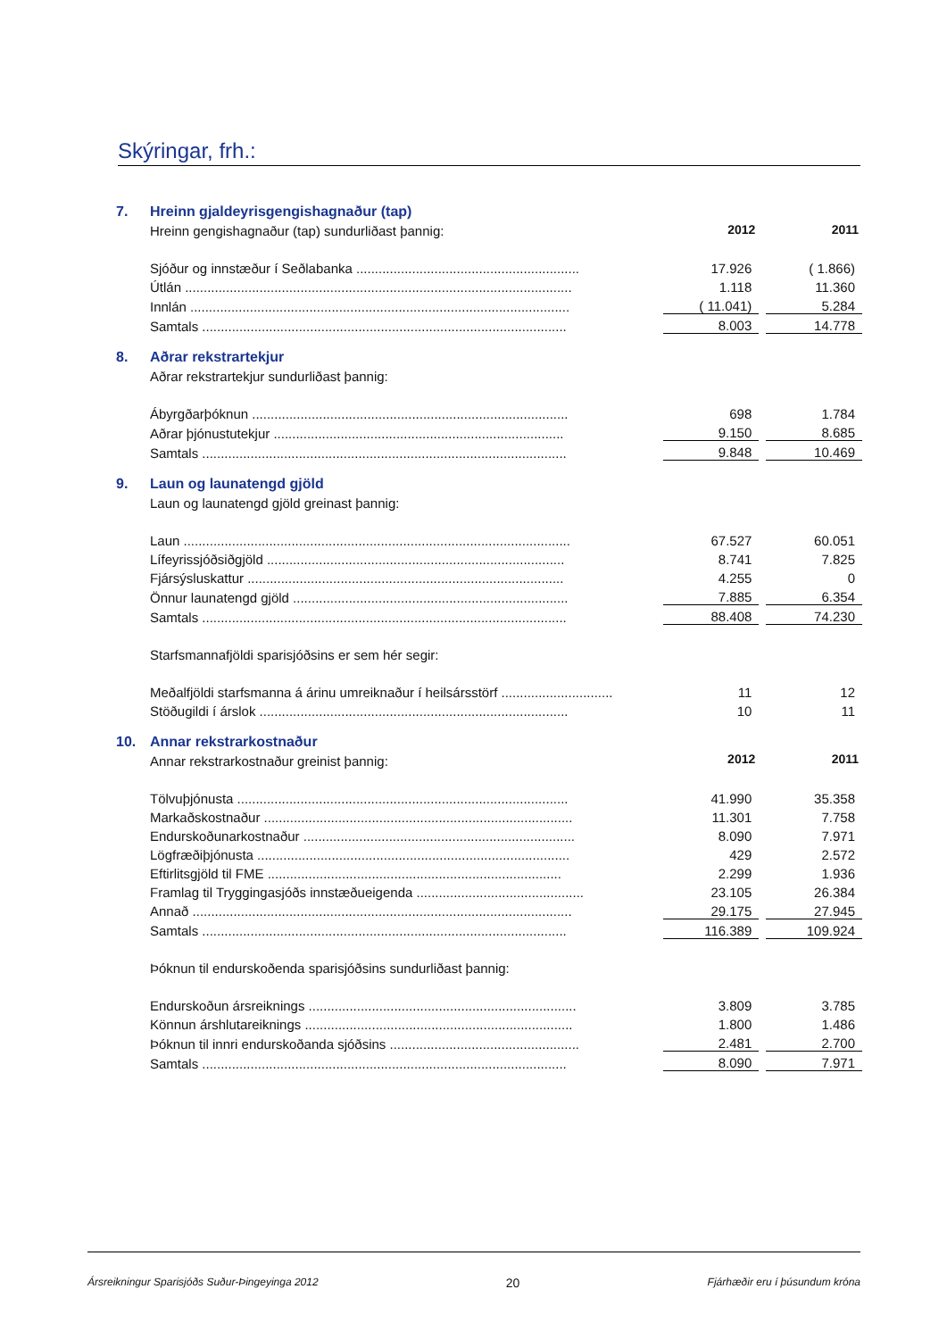Skýringar, frh.:
7. Hreinn gjaldeyrisgengishagnaður (tap)
| Hreinn gengishagnaður (tap) sundurliðast þannig: | 2012 | | 2011 |
| Sjóður og innstæður í Seðlabanka ............................................................ | 17.926 | | ( 1.866) |
| Útlán ........................................................................................................ | 1.118 | | 11.360 |
| Innlán ...................................................................................................... | ( 11.041) | | 5.284 |
| Samtals .................................................................................................. | 8.003 | | 14.778 |
8. Aðrar rekstrartekjur
| Aðrar rekstrartekjur sundurliðast þannig: | | | |
| Ábyrgðarþóknun ..................................................................................... | 698 | | 1.784 |
| Aðrar þjónustutekjur .............................................................................. | 9.150 | | 8.685 |
| Samtals .................................................................................................. | 9.848 | | 10.469 |
9. Laun og launatengd gjöld
| Laun og launatengd gjöld greinast þannig: | | | |
| Laun ........................................................................................................ | 67.527 | | 60.051 |
| Lífeyrissjóðsiðgjöld ................................................................................ | 8.741 | | 7.825 |
| Fjársýsluskattur ..................................................................................... | 4.255 | | 0 |
| Önnur launatengd gjöld .......................................................................... | 7.885 | | 6.354 |
| Samtals .................................................................................................. | 88.408 | | 74.230 |
| Starfsmannafjöldi sparisjóðsins er sem hér segir: | | | |
| Meðalfjöldi starfsmanna á árinu umreiknaður í heilsársstörf .............................. | 11 | | 12 |
| Stöðugildi í árslok ................................................................................... | 10 | | 11 |
10. Annar rekstrarkostnaður
| Annar rekstrarkostnaður greinist þannig: | 2012 | | 2011 |
| Tölvuþjónusta ......................................................................................... | 41.990 | | 35.358 |
| Markaðskostnaður ................................................................................... | 11.301 | | 7.758 |
| Endurskoðunarkostnaður ......................................................................... | 8.090 | | 7.971 |
| Lögfræðiþjónusta .................................................................................... | 429 | | 2.572 |
| Eftirlitsgjöld til FME ............................................................................... | 2.299 | | 1.936 |
| Framlag til Tryggingasjóðs innstæðueigenda ............................................. | 23.105 | | 26.384 |
| Annað ...................................................................................................... | 29.175 | | 27.945 |
| Samtals .................................................................................................. | 116.389 | | 109.924 |
| Þóknun til endurskoðenda sparisjóðsins sundurliðast þannig: | | | |
| Endurskoðun ársreiknings ........................................................................ | 3.809 | | 3.785 |
| Könnun árshlutareiknings ........................................................................ | 1.800 | | 1.486 |
| Þóknun til innri endurskoðanda sjóðsins ................................................... | 2.481 | | 2.700 |
| Samtals .................................................................................................. | 8.090 | | 7.971 |
Ársreikningur Sparisjóðs Suður-Þingeyinga 2012 20 Fjárhæðir eru í þúsundum króna